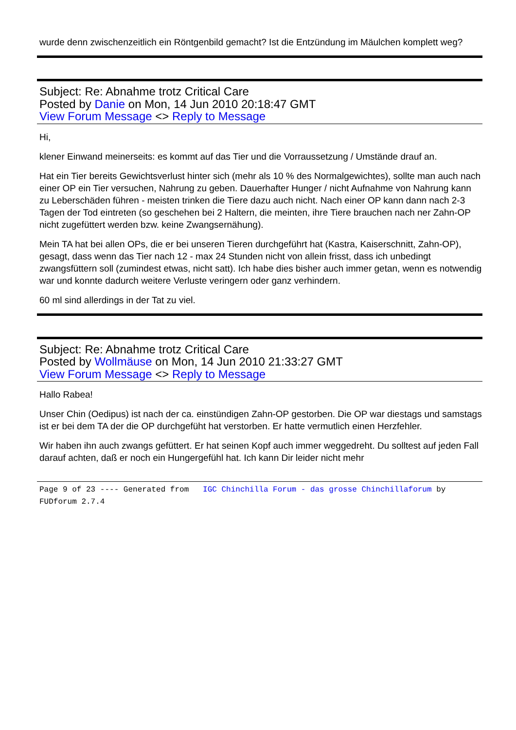wurde denn zwischenzeitlich ein Röntgenbild gemacht? Ist die Entzündung im Mäulchen komplett weg?
Subject: Re: Abnahme trotz Critical Care
Posted by Danie on Mon, 14 Jun 2010 20:18:47 GMT
View Forum Message <> Reply to Message
Hi,
klener Einwand meinerseits: es kommt auf das Tier und die Vorraussetzung / Umstände drauf an.
Hat ein Tier bereits Gewichtsverlust hinter sich (mehr als 10 % des Normalgewichtes), sollte man auch nach einer OP ein Tier versuchen, Nahrung zu geben. Dauerhafter Hunger / nicht Aufnahme von Nahrung kann zu Leberschäden führen - meisten trinken die Tiere dazu auch nicht. Nach einer OP kann dann nach 2-3 Tagen der Tod eintreten (so geschehen bei 2 Haltern, die meinten, ihre Tiere brauchen nach ner Zahn-OP nicht zugefüttert werden bzw. keine Zwangsernähung).
Mein TA hat bei allen OPs, die er bei unseren Tieren durchgeführt hat (Kastra, Kaiserschnitt, Zahn-OP), gesagt, dass wenn das Tier nach 12 - max 24 Stunden nicht von allein frisst, dass ich unbedingt zwangsfüttern soll (zumindest etwas, nicht satt). Ich habe dies bisher auch immer getan, wenn es notwendig war und konnte dadurch weitere Verluste veringern oder ganz verhindern.
60 ml sind allerdings in der Tat zu viel.
Subject: Re: Abnahme trotz Critical Care
Posted by Wollmäuse on Mon, 14 Jun 2010 21:33:27 GMT
View Forum Message <> Reply to Message
Hallo Rabea!
Unser Chin (Oedipus) ist nach der ca. einstündigen Zahn-OP gestorben. Die OP war diestags und samstags ist er bei dem TA der die OP durchgefüht hat verstorben. Er hatte vermutlich einen Herzfehler.
Wir haben ihn auch zwangs gefüttert. Er hat seinen Kopf auch immer weggedreht. Du solltest auf jeden Fall darauf achten, daß er noch ein Hungergefühl hat. Ich kann Dir leider nicht mehr
Page 9 of 23 ---- Generated from IGC Chinchilla Forum - das grosse Chinchillaforum by FUDforum 2.7.4